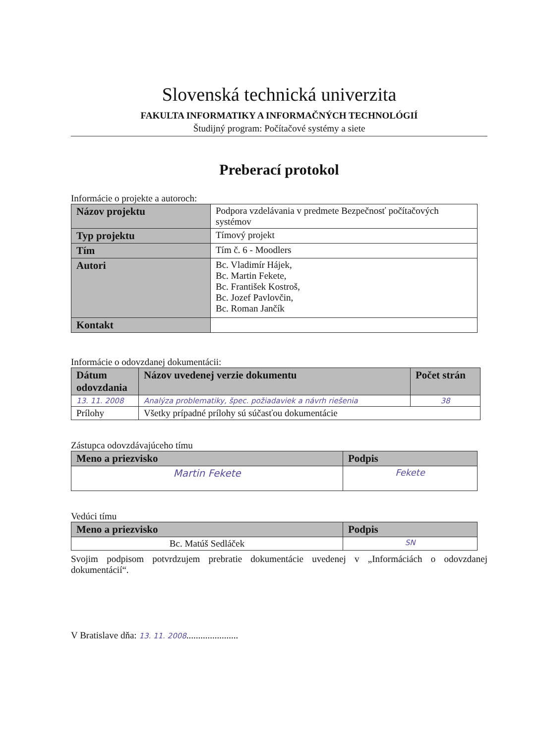Slovenská technická univerzita
FAKULTA INFORMATIKY A INFORMAČNÝCH TECHNOLÓGIÍ
Študijný program: Počítačové systémy a siete
Preberací protokol
Informácie o projekte a autoroch:
| Názov projektu | Podpora vzdelávania v predmete Bezpečnosť počítačových systémov |
| Typ projektu | Tímový projekt |
| Tím | Tím č. 6 - Moodlers |
| Autori | Bc. Vladimír Hájek, Bc. Martin Fekete, Bc. František Kostroš, Bc. Jozef Pavlovčin, Bc. Roman Jančík |
| Kontakt | |
Informácie o odovzdanej dokumentácii:
| Dátum odovzdania | Názov uvedenej verzie dokumentu | Počet strán |
| --- | --- | --- |
| 13. 11. 2008 | Analýza problematiky, špec. požiadaviek a návrh riešenia | 38 |
| Prílohy | Všetky prípadné prílohy sú súčasťou dokumentácie | |
Zástupca odovzdávajúceho tímu
| Meno a priezvisko | Podpis |
| --- | --- |
| Martin Fekete | Fekete |
Vedúci tímu
| Meno a priezvisko | Podpis |
| --- | --- |
| Bc. Matúš Sedláček | SN |
Svojim podpisom potvrdzujem prebratie dokumentácie uvedenej v „Informáciách o odovzdanej dokumentácií“.
V Bratislave dňa: 13. 11. 2008......................